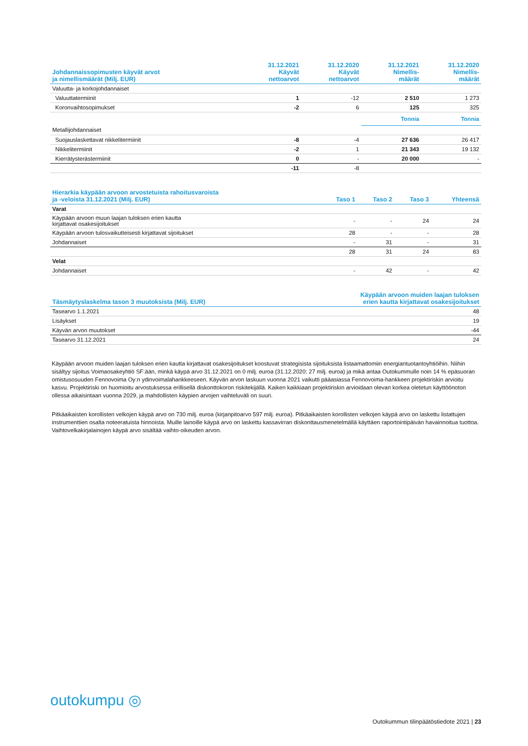| Johdannaissopimusten käyvät arvot ja nimellismäärät (Milj. EUR) | 31.12.2021 Käyvät nettoarvot | 31.12.2020 Käyvät nettoarvot | 31.12.2021 Nimellis- määrät | 31.12.2020 Nimellis- määrät |
| --- | --- | --- | --- | --- |
| Valuutta- ja korkojohdannaiset | | | | |
| Valuuttatermiinit | 1 | -12 | 2 510 | 1 273 |
| Koronvaihtosopimukset | -2 | 6 | 125 | 325 |
| | | | Tonnia | Tonnia |
| Metallijohdannaiset | | | | |
| Suojauslaskettavat nikkelitermiinit | -8 | -4 | 27 636 | 26 417 |
| Nikkelitermiinit | -2 | 1 | 21 343 | 19 132 |
| Kierrätysterästermiinit | 0 | - | 20 000 | - |
| | -11 | -8 | | |
| Hierarkia käypään arvoon arvostetuista rahoitusvaroista ja -veloista 31.12.2021 (Milj. EUR) | Taso 1 | Taso 2 | Taso 3 | Yhteensä |
| --- | --- | --- | --- | --- |
| Varat | | | | |
| Käypään arvoon muun laajan tuloksen erien kautta kirjattavat osakesijoitukset | - | - | 24 | 24 |
| Käypään arvoon tulosvaikutteisesti kirjattavat sijoitukset | 28 | - | - | 28 |
| Johdannaiset | - | 31 | - | 31 |
| | 28 | 31 | 24 | 83 |
| Velat | | | | |
| Johdannaiset | - | 42 | - | 42 |
| Täsmäytyslaskelma tason 3 muutoksista (Milj. EUR) | Käypään arvoon muiden laajan tuloksen erien kautta kirjattavat osakesijoitukset |
| --- | --- |
| Tasearvo 1.1.2021 | 48 |
| Lisäykset | 19 |
| Käyvän arvon muutokset | -44 |
| Tasearvo 31.12.2021 | 24 |
Käypään arvoon muiden laajan tuloksen erien kautta kirjattavat osakesijoitukset koostuvat strategisista sijoituksista listaamattomiin energiantuotantoyhtiöihin. Niihin sisältyy sijoitus Voimaosakeyhtiö SF:ään, minkä käypä arvo 31.12.2021 on 0 milj. euroa (31.12.2020: 27 milj. euroa) ja mikä antaa Outokummulle noin 14 % epäsuoran omistusosuuden Fennovoima Oy:n ydinvoimalahankkeeseen. Käyvän arvon laskuun vuonna 2021 vaikutti pääasiassa Fennovoima-hankkeen projektiriskin arvioitu kasvu. Projektiriski on huomioitu arvostuksessa erillisellä diskonttokoron riskitekijällä. Kaiken kaikkiaan projektiriskin arvioidaan olevan korkea oletetun käyttöönoton ollessa aikaisintaan vuonna 2029, ja mahdollisten käypien arvojen vaihteluväli on suuri.
Pitkäaikaisten korollisten velkojen käypä arvo on 730 milj. euroa (kirjanpitoarvo 597 milj. euroa). Pitkäaikaisten korollisten velkojen käypä arvo on laskettu listattujen instrumenttien osalta noteeratuista hinnoista. Muille lainoille käypä arvo on laskettu kassavirran diskonttausmenetelmällä käyttäen raportointipäivän havainnoitua tuottoa. Vaihtovelkakirjalainojen käypä arvo sisältää vaihto-oikeuden arvon.
outokumpu ◎
Outokummun tilinpäätöstiedote 2021 | 23